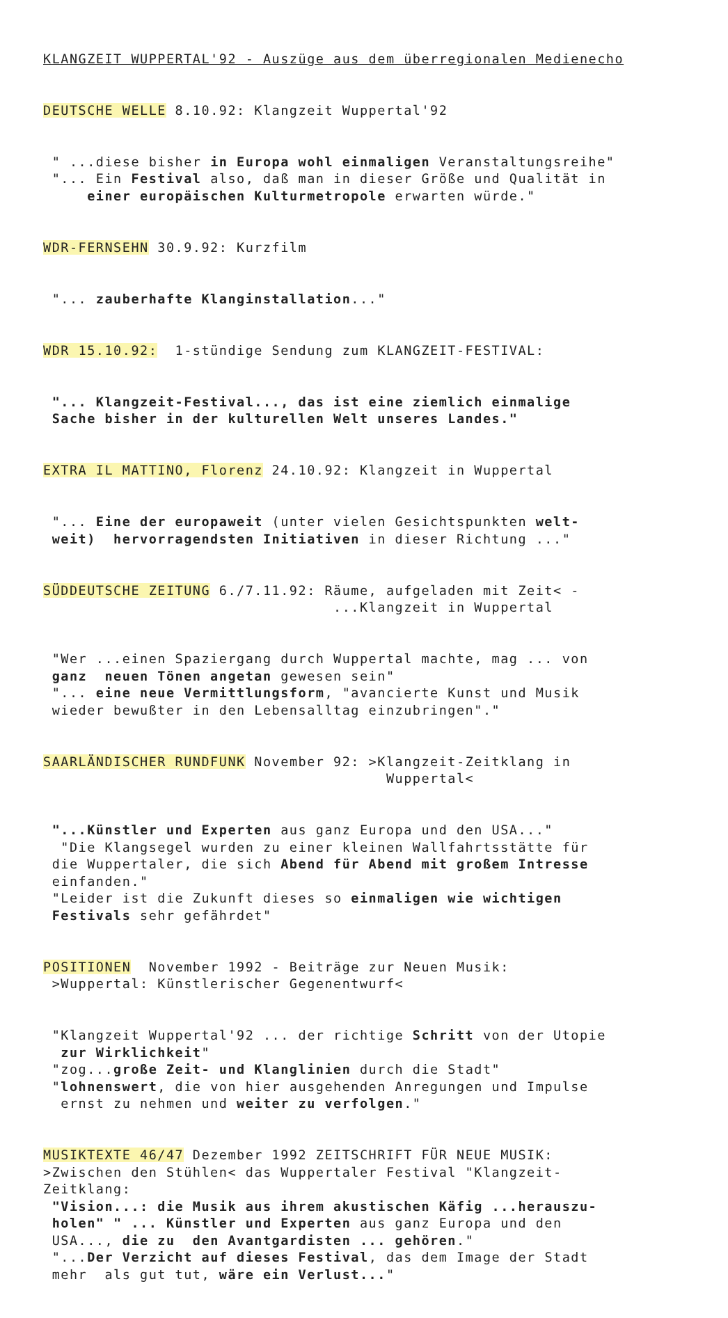KLANGZEIT WUPPERTAL'92 - Auszüge aus dem überregionalen Medienecho
DEUTSCHE WELLE 8.10.92: Klangzeit Wuppertal'92
" ...diese bisher in Europa wohl einmaligen Veranstaltungsreihe" "... Ein Festival also, daß man in dieser Größe und Qualität in einer europäischen Kulturmetropole erwarten würde."
WDR-FERNSEHN 30.9.92: Kurzfilm
"... zauberhafte Klanginstallation..."
WDR 15.10.92: 1-stündige Sendung zum KLANGZEIT-FESTIVAL:
"... Klangzeit-Festival..., das ist eine ziemlich einmalige Sache bisher in der kulturellen Welt unseres Landes."
EXTRA IL MATTINO, Florenz 24.10.92: Klangzeit in Wuppertal
"... Eine der europaweit (unter vielen Gesichtspunkten welt- weit) hervorragendsten Initiativen in dieser Richtung ..."
SÜDDEUTSCHE ZEITUNG 6./7.11.92: Räume, aufgeladen mit Zeit< - ...Klangzeit in Wuppertal
"Wer ...einen Spaziergang durch Wuppertal machte, mag ... von ganz neuen Tönen angetan gewesen sein" "... eine neue Vermittlungsform, "avancierte Kunst und Musik wieder bewußter in den Lebensalltag einzubringen"."
SAARLÄNDISCHER RUNDFUNK November 92: >Klangzeit-Zeitklang in Wuppertal<
"...Künstler und Experten aus ganz Europa und den USA..." "Die Klangsegel wurden zu einer kleinen Wallfahrtsstätte für die Wuppertaler, die sich Abend für Abend mit großem Intresse einfanden." "Leider ist die Zukunft dieses so einmaligen wie wichtigen Festivals sehr gefährdet"
POSITIONEN November 1992 - Beiträge zur Neuen Musik: >Wuppertal: Künstlerischer Gegenentwurf<
"Klangzeit Wuppertal'92 ... der richtige Schritt von der Utopie zur Wirklichkeit" "zog...große Zeit- und Klanglinien durch die Stadt" "lohnenswert, die von hier ausgehenden Anregungen und Impulse ernst zu nehmen und weiter zu verfolgen."
MUSIKTEXTE 46/47 Dezember 1992 ZEITSCHRIFT FÜR NEUE MUSIK: >Zwischen den Stühlen< das Wuppertaler Festival "Klangzeit- Zeitklang: "Vision...: die Musik aus ihrem akustischen Käfig ...herauszu- holen" " ... Künstler und Experten aus ganz Europa und den USA..., die zu den Avantgardisten ... gehören." "...Der Verzicht auf dieses Festival, das dem Image der Stadt mehr als gut tut, wäre ein Verlust..."